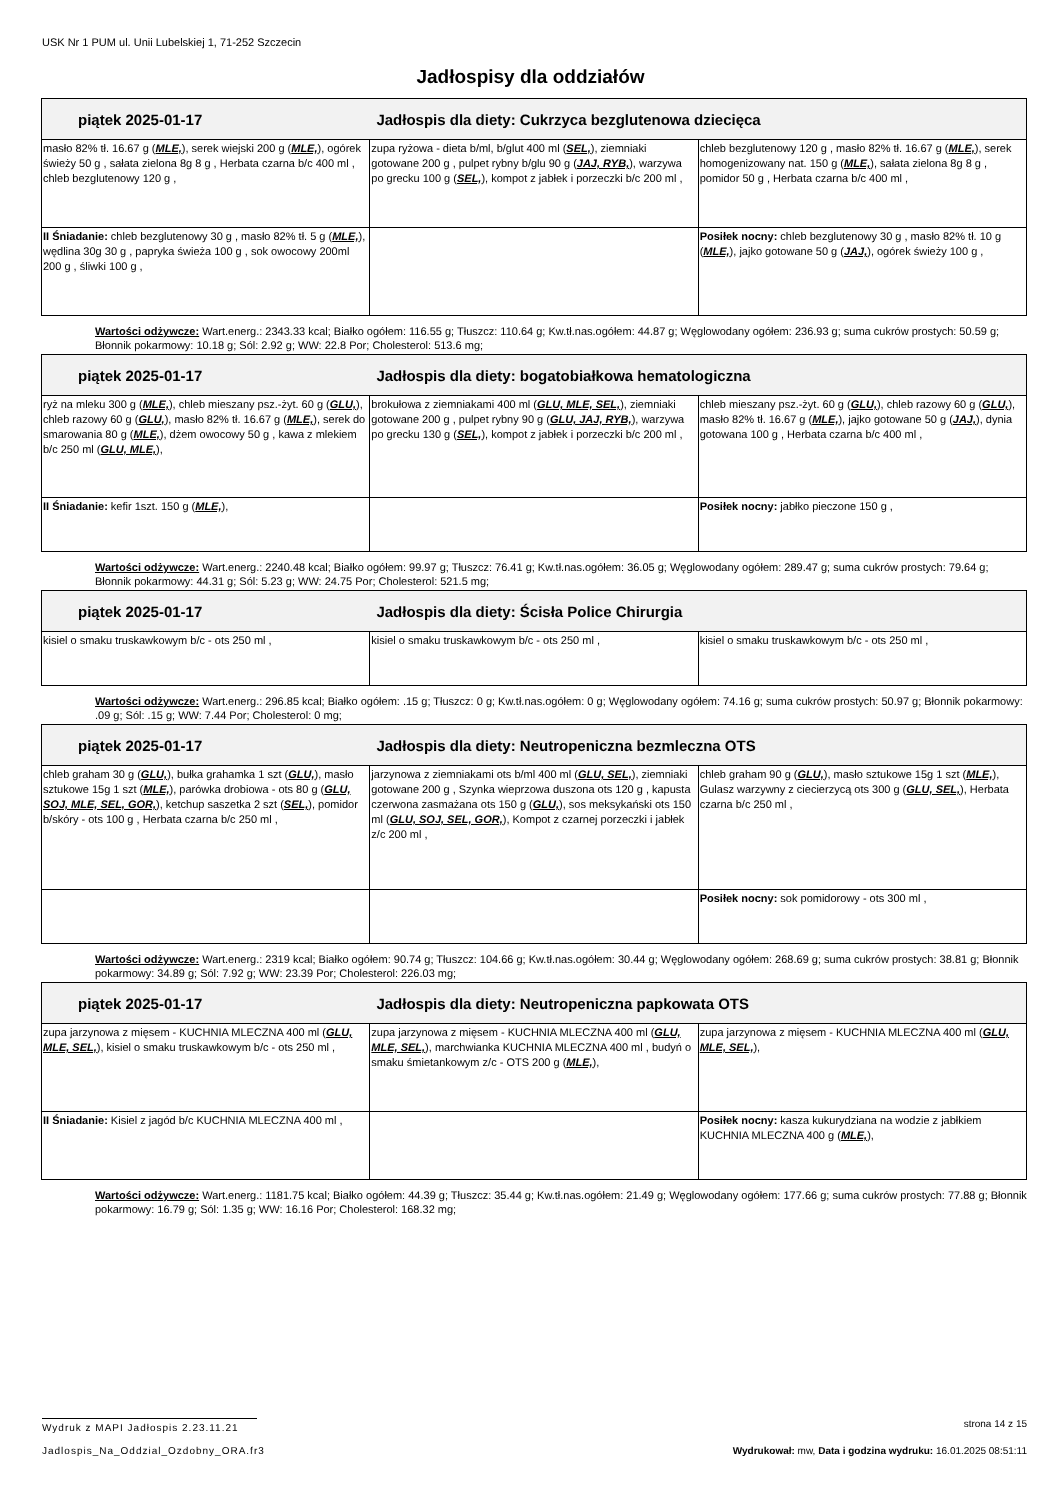USK Nr 1 PUM ul. Unii Lubelskiej 1, 71-252 Szczecin
Jadłospisy dla oddziałów
| piątek 2025-01-17 Jadłospis dla diety: Cukrzyca bezglutenowa dziecięca | | |
| --- | --- | --- |
| masło 82% tł. 16.67 g ( MLE, ), serek wiejski 200 g ( MLE, ), ogórek świeży 50 g , sałata zielona 8g 8 g , Herbata czarna b/c 400 ml , chleb bezglutenowy 120 g , | zupa ryżowa - dieta b/ml, b/glut 400 ml ( SEL, ), ziemniaki gotowane 200 g , pulpet rybny b/glu 90 g ( JAJ, RYB, ), warzywa po grecku 100 g ( SEL, ), kompot z jabłek i porzeczki b/c 200 ml , | chleb bezglutenowy 120 g , masło 82% tł. 16.67 g ( MLE, ), serek homogenizowany nat. 150 g ( MLE, ), sałata zielona 8g 8 g , pomidor 50 g , Herbata czarna b/c 400 ml , |
| II Śniadanie: chleb bezglutenowy 30 g , masło 82% tł. 5 g ( MLE, ), wędlina 30g 30 g , papryka świeża 100 g , sok owocowy 200ml 200 g , śliwki 100 g , | | Posiłek nocny: chleb bezglutenowy 30 g , masło 82% tł. 10 g ( MLE, ), jajko gotowane 50 g ( JAJ, ), ogórek świeży 100 g , |
Wartości odżywcze: Wart.energ.: 2343.33 kcal; Białko ogółem: 116.55 g; Tłuszcz: 110.64 g; Kw.tł.nas.ogółem: 44.87 g; Węglowodany ogółem: 236.93 g; suma cukrów prostych: 50.59 g; Błonnik pokarmowy: 10.18 g; Sól: 2.92 g; WW: 22.8 Por; Cholesterol: 513.6 mg;
| piątek 2025-01-17 Jadłospis dla diety: bogatobiałkowa hematologiczna | | |
| --- | --- | --- |
| ryż na mleku 300 g ( MLE, ), chleb mieszany psz.-żyt. 60 g ( GLU, ), chleb razowy 60 g ( GLU, ), masło 82% tł. 16.67 g ( MLE, ), serek do smarowania 80 g ( MLE, ), dżem owocowy 50 g , kawa z mlekiem b/c 250 ml ( GLU, MLE, ), | brokułowa z ziemniakami 400 ml ( GLU, MLE, SEL, ), ziemniaki gotowane 200 g , pulpet rybny 90 g ( GLU, JAJ, RYB, ), warzywa po grecku 130 g ( SEL, ), kompot z jabłek i porzeczki b/c 200 ml , | chleb mieszany psz.-żyt. 60 g ( GLU, ), chleb razowy 60 g ( GLU, ), masło 82% tł. 16.67 g ( MLE, ), jajko gotowane 50 g ( JAJ, ), dynia gotowana 100 g , Herbata czarna b/c 400 ml , |
| II Śniadanie: kefir 1szt. 150 g ( MLE, ), | | Posiłek nocny: jabłko pieczone 150 g , |
Wartości odżywcze: Wart.energ.: 2240.48 kcal; Białko ogółem: 99.97 g; Tłuszcz: 76.41 g; Kw.tł.nas.ogółem: 36.05 g; Węglowodany ogółem: 289.47 g; suma cukrów prostych: 79.64 g; Błonnik pokarmowy: 44.31 g; Sól: 5.23 g; WW: 24.75 Por; Cholesterol: 521.5 mg;
| piątek 2025-01-17 Jadłospis dla diety: Ścisła Police Chirurgia | | |
| --- | --- | --- |
| kisiel o smaku truskawkowym b/c - ots 250 ml , | kisiel o smaku truskawkowym b/c - ots 250 ml , | kisiel o smaku truskawkowym b/c - ots 250 ml , |
Wartości odżywcze: Wart.energ.: 296.85 kcal; Białko ogółem: .15 g; Tłuszcz: 0 g; Kw.tł.nas.ogółem: 0 g; Węglowodany ogółem: 74.16 g; suma cukrów prostych: 50.97 g; Błonnik pokarmowy: .09 g; Sól: .15 g; WW: 7.44 Por; Cholesterol: 0 mg;
| piątek 2025-01-17 Jadłospis dla diety: Neutropeniczna bezmleczna OTS | | |
| --- | --- | --- |
| chleb graham 30 g ( GLU, ), bułka grahamka 1 szt ( GLU, ), masło sztukowe 15g 1 szt ( MLE, ), parówka drobiowa - ots 80 g ( GLU, SOJ, MLE, SEL, GOR, ), ketchup saszetka 2 szt ( SEL, ), pomidor b/skóry - ots 100 g , Herbata czarna b/c 250 ml , | jarzynowa z ziemniakami ots b/ml 400 ml ( GLU, SEL, ), ziemniaki gotowane 200 g , Szynka wieprzowa duszona ots 120 g , kapusta czerwona zasmażana ots 150 g ( GLU, ), sos meksykański ots 150 ml ( GLU, SOJ, SEL, GOR, ), Kompot z czarnej porzeczki i jabłek z/c 200 ml , | chleb graham 90 g ( GLU, ), masło sztukowe 15g 1 szt ( MLE, ), Gulasz warzywny z ciecierzycą ots 300 g ( GLU, SEL, ), Herbata czarna b/c 250 ml , |
| | | Posiłek nocny: sok pomidorowy - ots 300 ml , |
Wartości odżywcze: Wart.energ.: 2319 kcal; Białko ogółem: 90.74 g; Tłuszcz: 104.66 g; Kw.tł.nas.ogółem: 30.44 g; Węglowodany ogółem: 268.69 g; suma cukrów prostych: 38.81 g; Błonnik pokarmowy: 34.89 g; Sól: 7.92 g; WW: 23.39 Por; Cholesterol: 226.03 mg;
| piątek 2025-01-17 Jadłospis dla diety: Neutropeniczna papkowata OTS | | |
| --- | --- | --- |
| zupa jarzynowa z mięsem - KUCHNIA MLECZNA 400 ml ( GLU, MLE, SEL, ), kisiel o smaku truskawkowym b/c - ots 250 ml , | zupa jarzynowa z mięsem - KUCHNIA MLECZNA 400 ml ( GLU, MLE, SEL, ), marchwianka KUCHNIA MLECZNA 400 ml , budyń o smaku śmietankowym z/c - OTS 200 g ( MLE, ), | zupa jarzynowa z mięsem - KUCHNIA MLECZNA 400 ml ( GLU, MLE, SEL, ), |
| II Śniadanie: Kisiel z jagód b/c KUCHNIA MLECZNA 400 ml , | | Posiłek nocny: kasza kukurydziana na wodzie z jabłkiem KUCHNIA MLECZNA 400 g ( MLE, ), |
Wartości odżywcze: Wart.energ.: 1181.75 kcal; Białko ogółem: 44.39 g; Tłuszcz: 35.44 g; Kw.tł.nas.ogółem: 21.49 g; Węglowodany ogółem: 177.66 g; suma cukrów prostych: 77.88 g; Błonnik pokarmowy: 16.79 g; Sól: 1.35 g; WW: 16.16 Por; Cholesterol: 168.32 mg;
Wydruk z MAPI Jadłospis 2.23.11.21 strona 14 z 15
Jadlospis_Na_Oddzial_Ozdobny_ORA.fr3 Wydrukował: mw, Data i godzina wydruku: 16.01.2025 08:51:11